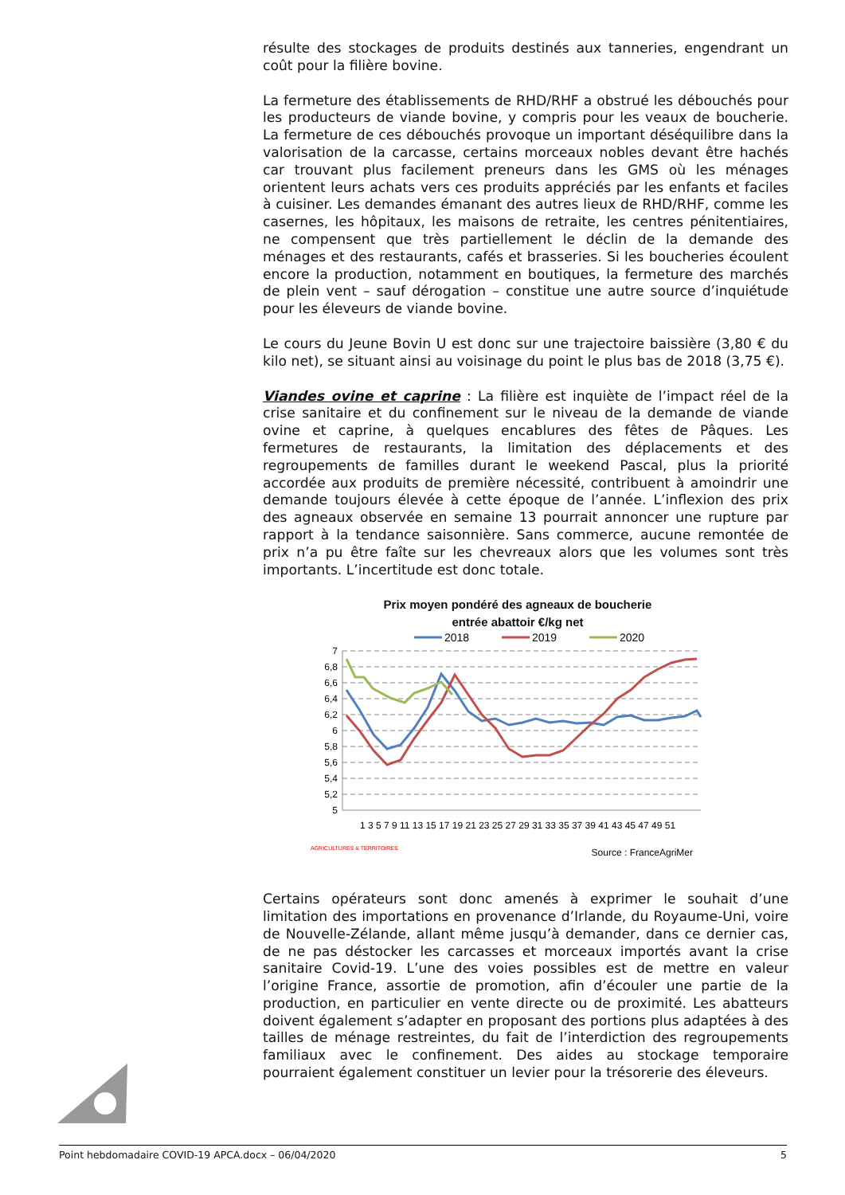résulte des stockages de produits destinés aux tanneries, engendrant un coût pour la filière bovine.
La fermeture des établissements de RHD/RHF a obstrué les débouchés pour les producteurs de viande bovine, y compris pour les veaux de boucherie. La fermeture de ces débouchés provoque un important déséquilibre dans la valorisation de la carcasse, certains morceaux nobles devant être hachés car trouvant plus facilement preneurs dans les GMS où les ménages orientent leurs achats vers ces produits appréciés par les enfants et faciles à cuisiner. Les demandes émanant des autres lieux de RHD/RHF, comme les casernes, les hôpitaux, les maisons de retraite, les centres pénitentiaires, ne compensent que très partiellement le déclin de la demande des ménages et des restaurants, cafés et brasseries. Si les boucheries écoulent encore la production, notamment en boutiques, la fermeture des marchés de plein vent – sauf dérogation – constitue une autre source d’inquiétude pour les éleveurs de viande bovine.
Le cours du Jeune Bovin U est donc sur une trajectoire baissière (3,80 € du kilo net), se situant ainsi au voisinage du point le plus bas de 2018 (3,75 €).
Viandes ovine et caprine : La filière est inquiète de l’impact réel de la crise sanitaire et du confinement sur le niveau de la demande de viande ovine et caprine, à quelques encablures des fêtes de Pâques. Les fermetures de restaurants, la limitation des déplacements et des regroupements de familles durant le weekend Pascal, plus la priorité accordée aux produits de première nécessité, contribuent à amoindrir une demande toujours élevée à cette époque de l’année. L’inflexion des prix des agneaux observée en semaine 13 pourrait annoncer une rupture par rapport à la tendance saisonnière. Sans commerce, aucune remontée de prix n’a pu être faîte sur les chevreaux alors que les volumes sont très importants. L’incertitude est donc totale.
Prix moyen pondéré des agneaux de boucherie
entrée abattoir €/kg net
2018
2019
2020
7
6,8
6,6
6,4
6,2
6
5,8
5,6
5,4
5,2
5
1 3 5 7 9 11 13 15 17 19 21 23 25 27 29 31 33 35 37 39 41 43 45 47 49 51
Source : FranceAgriMer
AGRICULTURES & TERRITOIRES
Certains opérateurs sont donc amenés à exprimer le souhait d’une limitation des importations en provenance d’Irlande, du Royaume-Uni, voire de Nouvelle-Zélande, allant même jusqu’à demander, dans ce dernier cas, de ne pas déstocker les carcasses et morceaux importés avant la crise sanitaire Covid-19. L’une des voies possibles est de mettre en valeur l’origine France, assortie de promotion, afin d’écouler une partie de la production, en particulier en vente directe ou de proximité. Les abatteurs doivent également s’adapter en proposant des portions plus adaptées à des tailles de ménage restreintes, du fait de l’interdiction des regroupements familiaux avec le confinement. Des aides au stockage temporaire pourraient également constituer un levier pour la trésorerie des éleveurs.
Point hebdomadaire COVID-19 APCA.docx – 06/04/2020 5